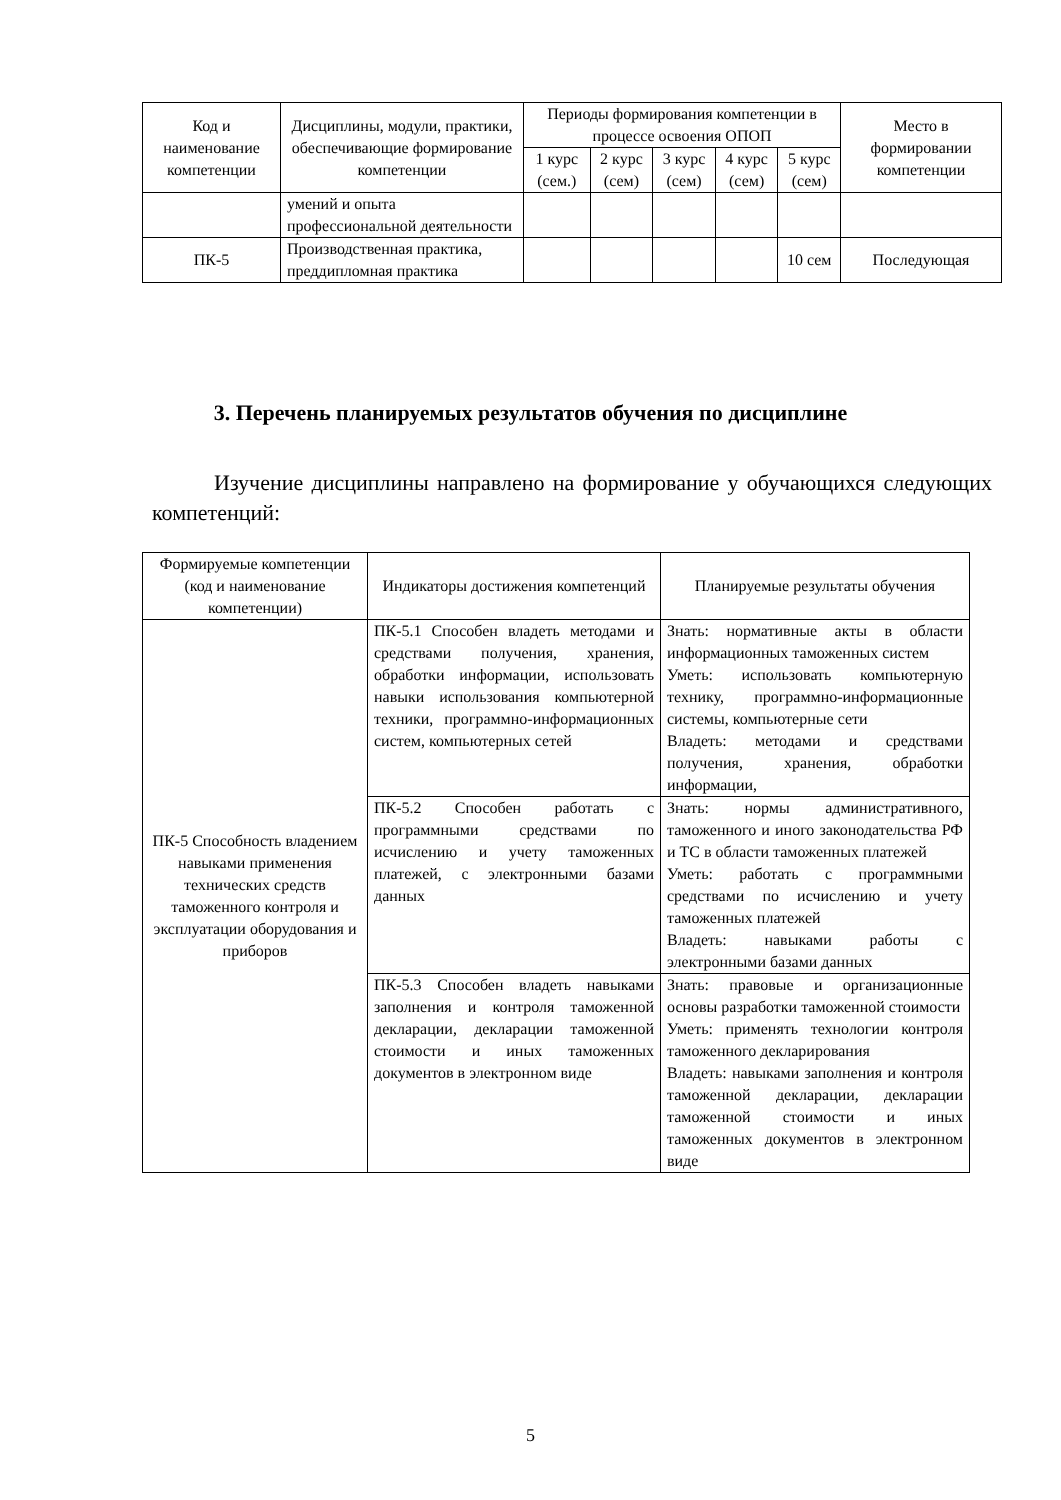| Код и наименование компетенции | Дисциплины, модули, практики, обеспечивающие формирование компетенции | Периоды формирования компетенции в процессе освоения ОПОП | | | | | Место в формировании компетенции |
| --- | --- | --- | --- | --- | --- | --- | --- |
| | | 1 курс (сем.) | 2 курс (сем) | 3 курс (сем) | 4 курс (сем) | 5 курс (сем) | |
| | умений и опыта профессиональной деятельности | | | | | | |
| ПК-5 | Производственная практика, преддипломная практика | | | | | 10 сем | Последующая |
3. Перечень планируемых результатов обучения по дисциплине
Изучение дисциплины направлено на формирование у обучающихся следующих компетенций:
| Формируемые компетенции (код и наименование компетенции) | Индикаторы достижения компетенций | Планируемые результаты обучения |
| --- | --- | --- |
| ПК-5 Способность владением навыками применения технических средств таможенного контроля и эксплуатации оборудования и приборов | ПК-5.1 Способен владеть методами и средствами получения, хранения, обработки информации, использовать навыки использования компьютерной техники, программно-информационных систем, компьютерных сетей | Знать: нормативные акты в области информационных таможенных систем Уметь: использовать компьютерную технику, программно-информационные системы, компьютерные сети Владеть: методами и средствами получения, хранения, обработки информации, |
| | ПК-5.2 Способен работать с программными средствами по исчислению и учету таможенных платежей, с электронными базами данных | Знать: нормы административного, таможенного и иного законодательства РФ и ТС в области таможенных платежей Уметь: работать с программными средствами по исчислению и учету таможенных платежей Владеть: навыками работы с электронными базами данных |
| | ПК-5.3 Способен владеть навыками заполнения и контроля таможенной декларации, декларации таможенной стоимости и иных таможенных документов в электронном виде | Знать: правовые и организационные основы разработки таможенной стоимости Уметь: применять технологии контроля таможенного декларирования Владеть: навыками заполнения и контроля таможенной декларации, декларации таможенной стоимости и иных таможенных документов в электронном виде |
5